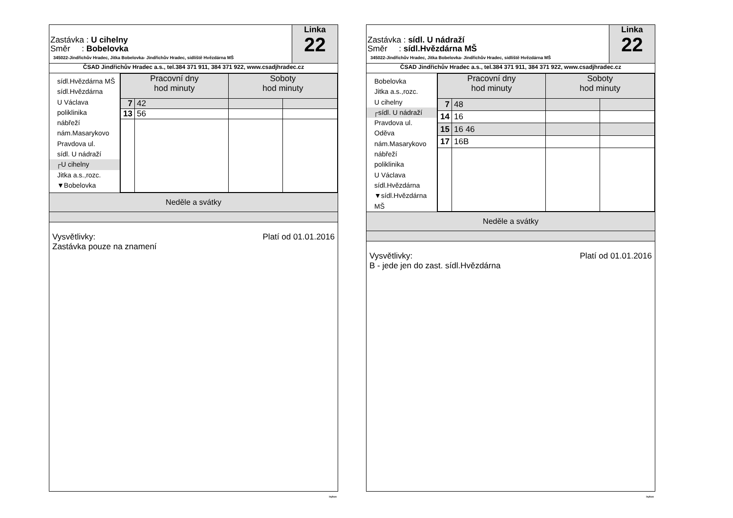Zastávka : U cihelny
Směr : Bobelovka
345022-Jindřichův Hradec, Jitka Bobelovka- Jindřichův Hradec, sídliště Hvězdárna MŠ
Linka
22
ČSAD Jindřichův Hradec a.s., tel.384 371 911, 384 371 922, www.csadjhradec.cz
sídl.Hvězdárna MŠ
sídl.Hvězdárna
U Václava
poliklinika
nábřeží
nám.Masarykovo
Pravdova ul.
sídl. U nádraží
┌U cihelny
Jitka a.s.,rozc.
▼Bobelovka
| Pracovní dny hod minuty | | Soboty hod minuty | |
| --- | --- | --- | --- |
| 7 | 42 | | |
| 13 | 56 | | |
Neděle a svátky
Platí od 01.01.2016 Vysvětlivky:
Zastávka pouze na znamení
isybus
Zastávka : sídl. U nádraží
Směr : sídl.Hvězdárna MŠ
345022-Jindřichův Hradec, Jitka Bobelovka- Jindřichův Hradec, sídliště Hvězdárna MŠ
Linka
22
ČSAD Jindřichův Hradec a.s., tel.384 371 911, 384 371 922, www.csadjhradec.cz
Bobelovka
Jitka a.s.,rozc.
U cihelny
┌sídl. U nádraží
Pravdova ul.
Oděva
nám.Masarykovo
nábřeží
poliklinika
U Václava
sídl.Hvězdárna
▼sídl.Hvězdárna MŠ
| Pracovní dny hod minuty | | Soboty hod minuty | |
| --- | --- | --- | --- |
| 7 | 48 | | |
| 14 | 16 | | |
| 15 | 16 46 | | |
| 17 | 16B | | |
Neděle a svátky
Platí od 01.01.2016 Vysvětlivky:
B - jede jen do zast. sídl.Hvězdárna
isybus